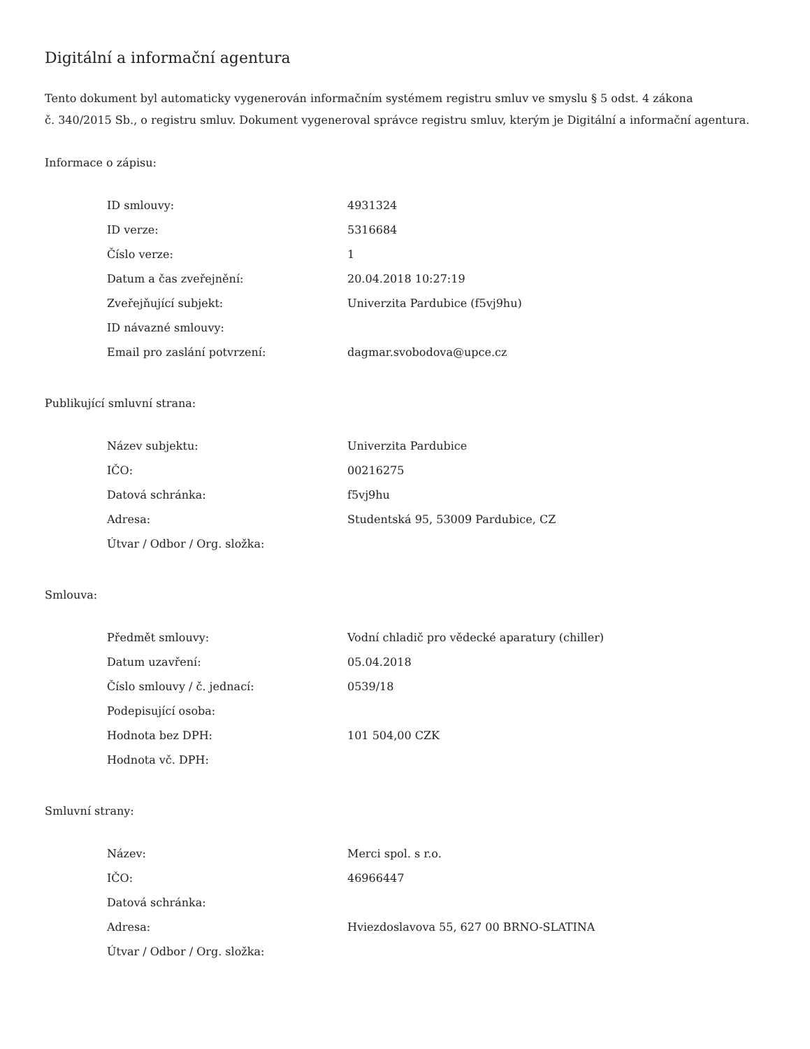Digitální a informační agentura
Tento dokument byl automaticky vygenerován informačním systémem registru smluv ve smyslu § 5 odst. 4 zákona
č. 340/2015 Sb., o registru smluv. Dokument vygeneroval správce registru smluv, kterým je Digitální a informační agentura.
Informace o zápisu:
| ID smlouvy: | 4931324 |
| ID verze: | 5316684 |
| Číslo verze: | 1 |
| Datum a čas zveřejnění: | 20.04.2018 10:27:19 |
| Zveřejňující subjekt: | Univerzita Pardubice (f5vj9hu) |
| ID návazné smlouvy: | |
| Email pro zaslání potvrzení: | dagmar.svobodova@upce.cz |
Publikující smluvní strana:
| Název subjektu: | Univerzita Pardubice |
| IČO: | 00216275 |
| Datová schránka: | f5vj9hu |
| Adresa: | Studentská 95, 53009 Pardubice, CZ |
| Útvar / Odbor / Org. složka: | |
Smlouva:
| Předmět smlouvy: | Vodní chladič pro vědecké aparatury (chiller) |
| Datum uzavření: | 05.04.2018 |
| Číslo smlouvy / č. jednací: | 0539/18 |
| Podepisující osoba: | |
| Hodnota bez DPH: | 101 504,00 CZK |
| Hodnota vč. DPH: | |
Smluvní strany:
| Název: | Merci spol. s r.o. |
| IČO: | 46966447 |
| Datová schránka: | |
| Adresa: | Hviezdoslavova 55, 627 00 BRNO-SLATINA |
| Útvar / Odbor / Org. složka: | |